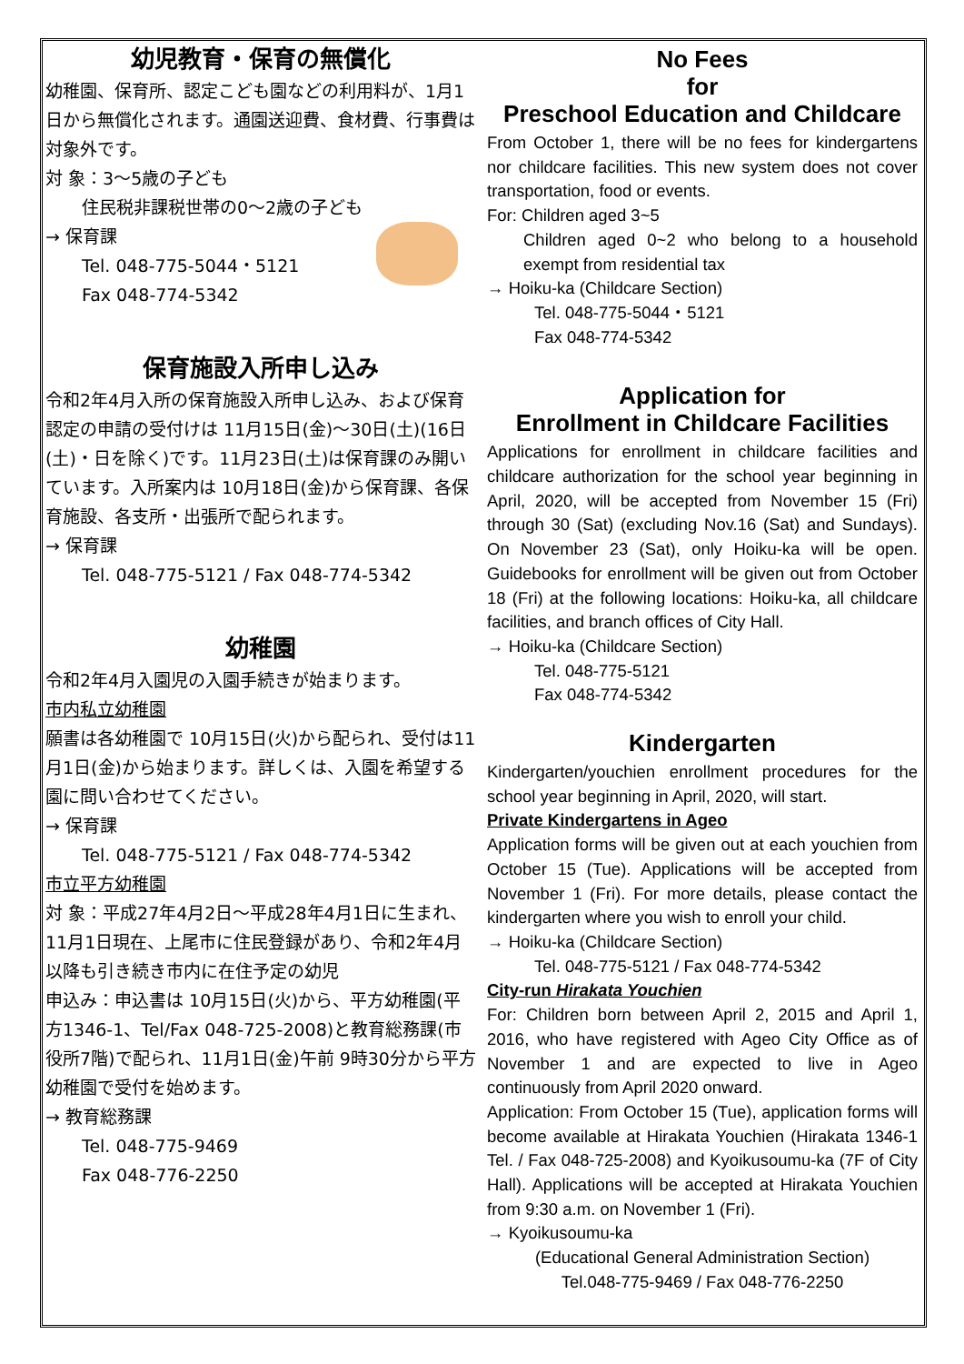幼児教育・保育の無償化
幼稚園、保育所、認定こども園などの利用料が、1月1日から無償化されます。通園送迎費、食材費、行事費は対象外です。
対 象：3～5歳の子ども
住民税非課税世帯の0～2歳の子ども
→ 保育課
Tel. 048-775-5044・5121
Fax 048-774-5342
保育施設入所申し込み
令和2年4月入所の保育施設入所申し込み、および保育認定の申請の受付けは 11月15日(金)～30日(土)(16日(土)・日を除く)です。11月23日(土)は保育課のみ開いています。入所案内は 10月18日(金)から保育課、各保育施設、各支所・出張所で配られます。
→ 保育課
Tel. 048-775-5121 / Fax 048-774-5342
幼稚園
令和2年4月入園児の入園手続きが始まります。
市内私立幼稚園
願書は各幼稚園で 10月15日(火)から配られ、受付は11月1日(金)から始まります。詳しくは、入園を希望する園に問い合わせてください。
→ 保育課
Tel. 048-775-5121 / Fax 048-774-5342
市立平方幼稚園
対 象：平成27年4月2日～平成28年4月1日に生まれ、11月1日現在、上尾市に住民登録があり、令和2年4月以降も引き続き市内に在住予定の幼児
申込み：申込書は 10月15日(火)から、平方幼稚園(平方1346-1、Tel/Fax 048-725-2008)と教育総務課(市役所7階)で配られ、11月1日(金)午前 9時30分から平方幼稚園で受付を始めます。
→ 教育総務課
Tel. 048-775-9469
Fax 048-776-2250
No Fees
for
Preschool Education and Childcare
From October 1, there will be no fees for kindergartens nor childcare facilities. This new system does not cover transportation, food or events.
For: Children aged 3~5
Children aged 0~2 who belong to a household exempt from residential tax
→ Hoiku-ka (Childcare Section)
Tel. 048-775-5044・5121
Fax 048-774-5342
Application for
Enrollment in Childcare Facilities
Applications for enrollment in childcare facilities and childcare authorization for the school year beginning in April, 2020, will be accepted from November 15 (Fri) through 30 (Sat) (excluding Nov.16 (Sat) and Sundays). On November 23 (Sat), only Hoiku-ka will be open. Guidebooks for enrollment will be given out from October 18 (Fri) at the following locations: Hoiku-ka, all childcare facilities, and branch offices of City Hall.
→ Hoiku-ka (Childcare Section)
Tel. 048-775-5121
Fax 048-774-5342
Kindergarten
Kindergarten/youchien enrollment procedures for the school year beginning in April, 2020, will start.
Private Kindergartens in Ageo
Application forms will be given out at each youchien from October 15 (Tue). Applications will be accepted from November 1 (Fri). For more details, please contact the kindergarten where you wish to enroll your child.
→ Hoiku-ka (Childcare Section)
Tel. 048-775-5121 / Fax 048-774-5342
City-run Hirakata Youchien
For: Children born between April 2, 2015 and April 1, 2016, who have registered with Ageo City Office as of November 1 and are expected to live in Ageo continuously from April 2020 onward.
Application: From October 15 (Tue), application forms will become available at Hirakata Youchien (Hirakata 1346-1 Tel. / Fax 048-725-2008) and Kyoikusoumu-ka (7F of City Hall). Applications will be accepted at Hirakata Youchien from 9:30 a.m. on November 1 (Fri).
→ Kyoikusoumu-ka
(Educational General Administration Section)
Tel.048-775-9469 / Fax 048-776-2250